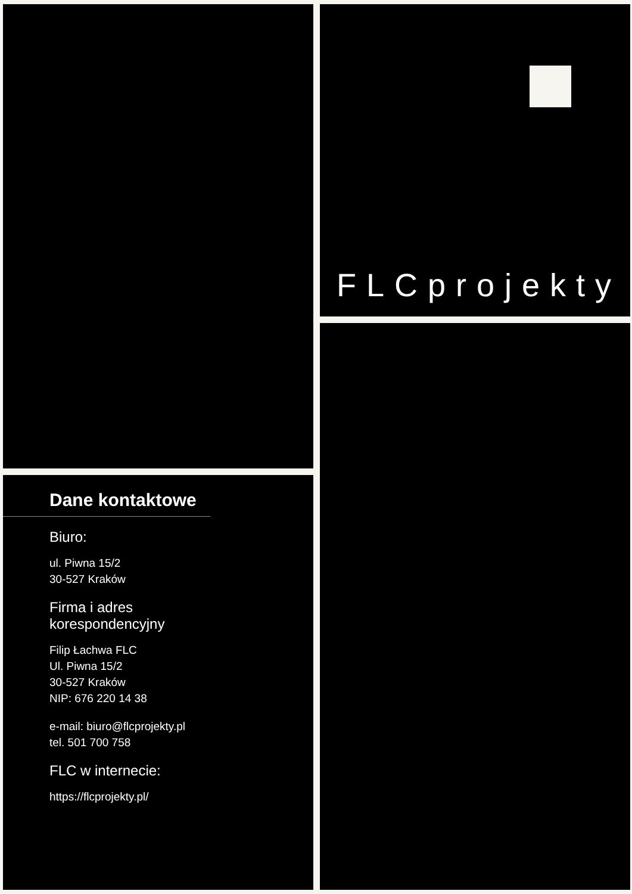FLCprojekty
Dane kontaktowe
Biuro:
ul. Piwna 15/2
30-527 Kraków
Firma i adres
korespondencyjny
Filip Łachwa FLC
Ul. Piwna 15/2
30-527 Kraków
NIP: 676 220 14 38
e-mail: biuro@flcprojekty.pl
tel. 501 700 758
FLC w internecie:
https://flcprojekty.pl/